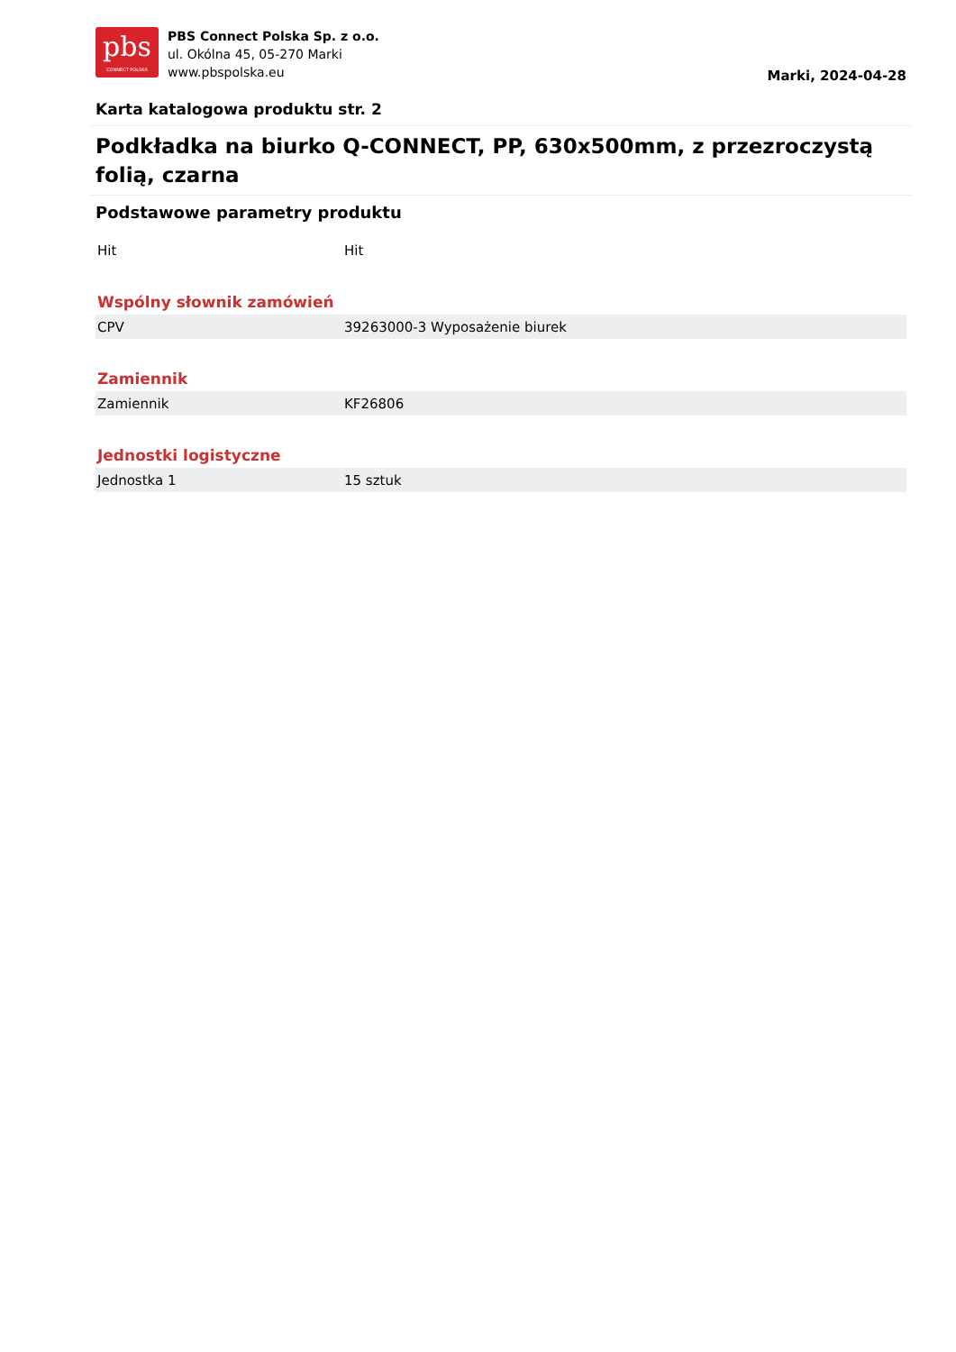pbs
CONNECT POLSKA
PBS Connect Polska Sp. z o.o.
ul. Okólna 45, 05-270 Marki
www.pbspolska.eu
Marki, 2024-04-28
Karta katalogowa produktu str. 2
Podkładka na biurko Q-CONNECT, PP, 630x500mm, z przezroczystą folią, czarna
Podstawowe parametry produktu
| Hit | Hit |
Wspólny słownik zamówień
| CPV | 39263000-3 Wyposażenie biurek |
Zamiennik
| Zamiennik | KF26806 |
Jednostki logistyczne
| Jednostka 1 | 15 sztuk |